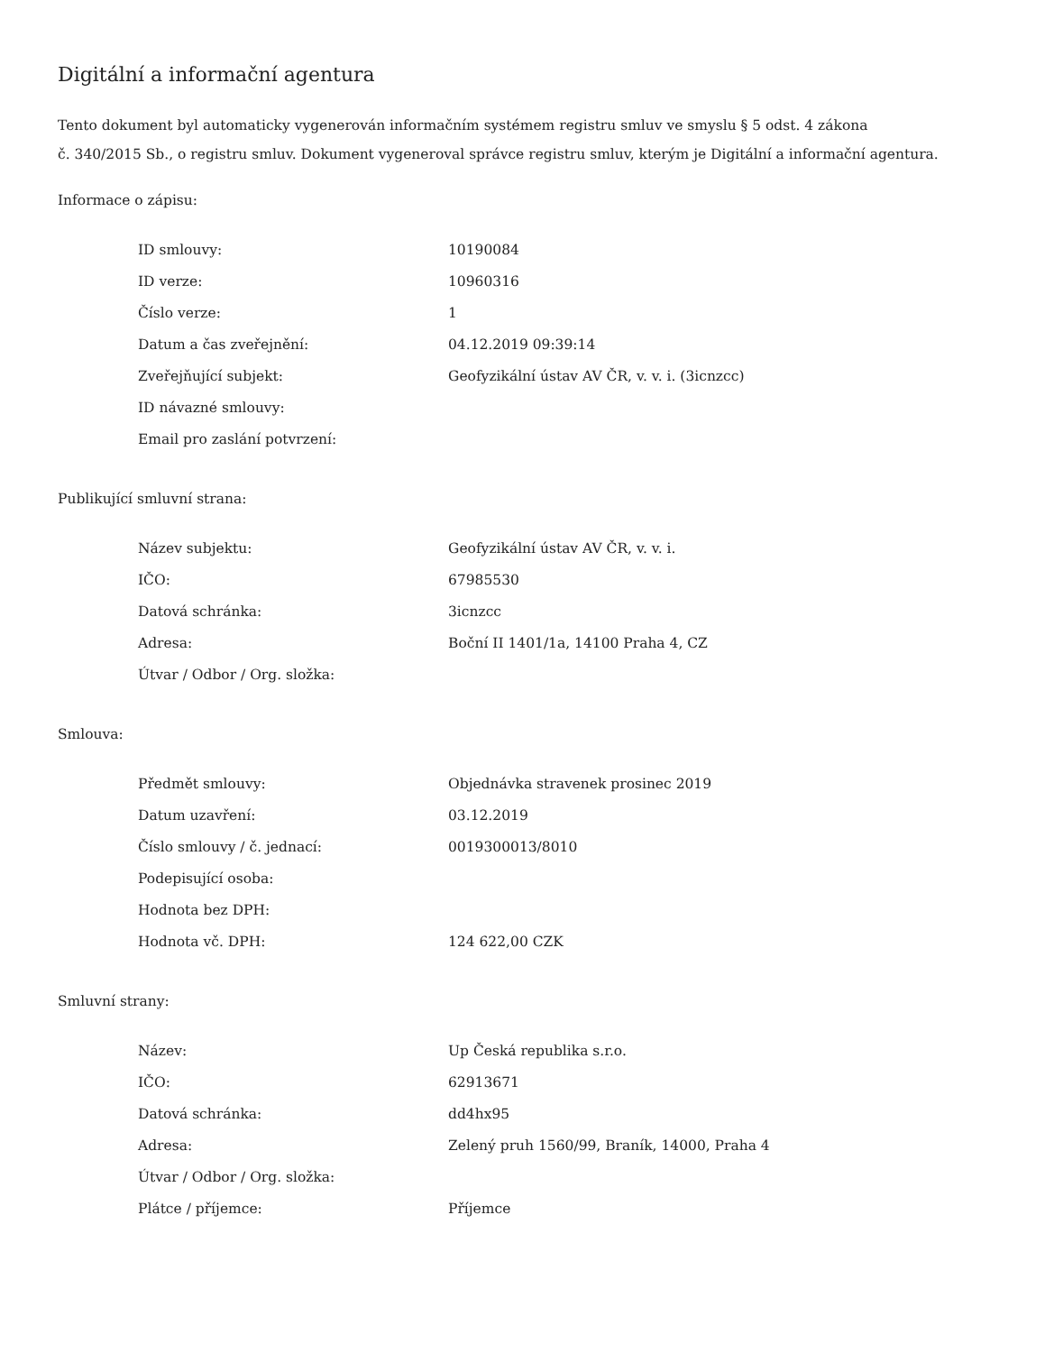Digitální a informační agentura
Tento dokument byl automaticky vygenerován informačním systémem registru smluv ve smyslu § 5 odst. 4 zákona
č. 340/2015 Sb., o registru smluv. Dokument vygeneroval správce registru smluv, kterým je Digitální a informační agentura.
Informace o zápisu:
| ID smlouvy: | 10190084 |
| ID verze: | 10960316 |
| Číslo verze: | 1 |
| Datum a čas zveřejnění: | 04.12.2019 09:39:14 |
| Zveřejňující subjekt: | Geofyzikální ústav AV ČR, v. v. i. (3icnzcc) |
| ID návazné smlouvy: | |
| Email pro zaslání potvrzení: | |
Publikující smluvní strana:
| Název subjektu: | Geofyzikální ústav AV ČR, v. v. i. |
| IČO: | 67985530 |
| Datová schránka: | 3icnzcc |
| Adresa: | Boční II 1401/1a, 14100 Praha 4, CZ |
| Útvar / Odbor / Org. složka: | |
Smlouva:
| Předmět smlouvy: | Objednávka stravenek prosinec 2019 |
| Datum uzavření: | 03.12.2019 |
| Číslo smlouvy / č. jednací: | 0019300013/8010 |
| Podepisující osoba: | |
| Hodnota bez DPH: | |
| Hodnota vč. DPH: | 124 622,00 CZK |
Smluvní strany:
| Název: | Up Česká republika s.r.o. |
| IČO: | 62913671 |
| Datová schránka: | dd4hx95 |
| Adresa: | Zelený pruh 1560/99, Braník, 14000, Praha 4 |
| Útvar / Odbor / Org. složka: | |
| Plátce / příjemce: | Příjemce |